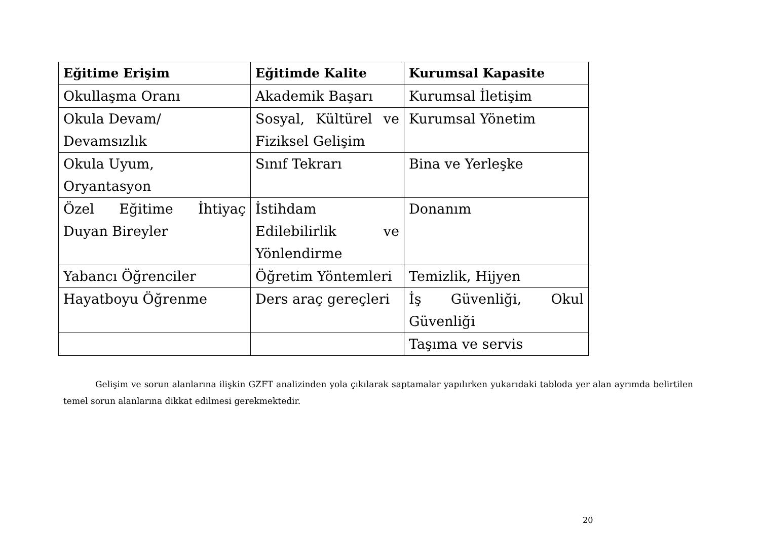| Eğitime Erişim | Eğitimde Kalite | Kurumsal Kapasite |
| --- | --- | --- |
| Okullaşma Oranı | Akademik Başarı | Kurumsal İletişim |
| Okula Devam/ Devamsızlık | Sosyal, Kültürel ve Fiziksel Gelişim | Kurumsal Yönetim |
| Okula Uyum, Oryantasyon | Sınıf Tekrarı | Bina ve Yerleşke |
| Özel Eğitime İhtiyaç Duyan Bireyler | İstihdam Edilebilirlik ve Yönlendirme | Donanım |
| Yabancı Öğrenciler | Öğretim Yöntemleri | Temizlik, Hijyen |
| Hayatboyu Öğrenme | Ders araç gereçleri | İş Güvenliği, Okul Güvenliği |
| | | Taşıma ve servis |
Gelişim ve sorun alanlarına ilişkin GZFT analizinden yola çıkılarak saptamalar yapılırken yukarıdaki tabloda yer alan ayrımda belirtilen temel sorun alanlarına dikkat edilmesi gerekmektedir.
20